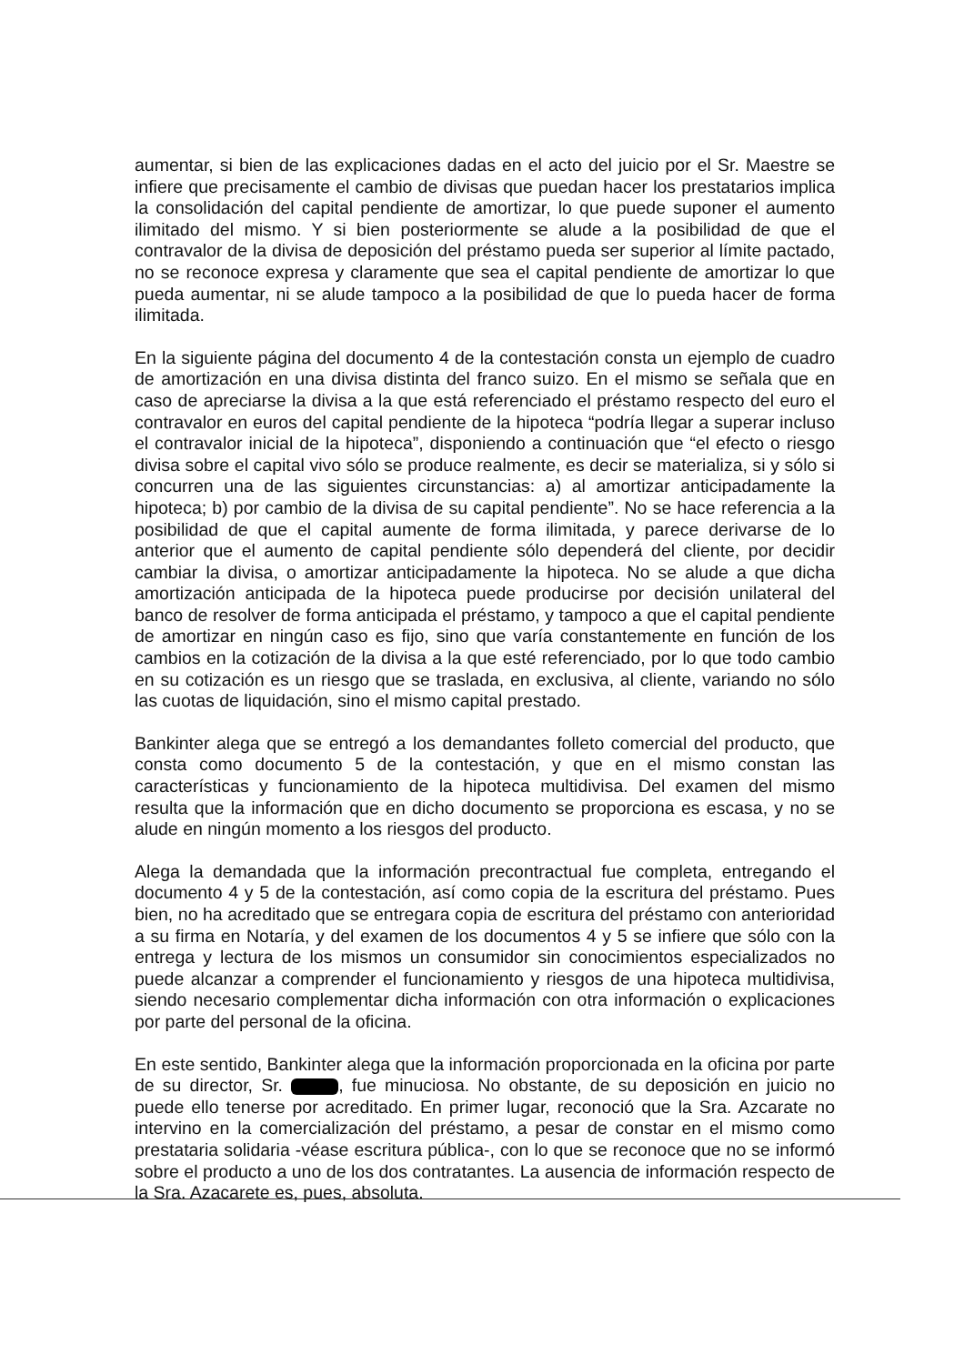aumentar, si bien de las explicaciones dadas en el acto del juicio por el Sr. Maestre se infiere que precisamente el cambio de divisas que puedan hacer los prestatarios implica la consolidación del capital pendiente de amortizar, lo que puede suponer el aumento ilimitado del mismo. Y si bien posteriormente se alude a la posibilidad de que el contravalor de la divisa de deposición del préstamo pueda ser superior al límite pactado, no se reconoce expresa y claramente que sea el capital pendiente de amortizar lo que pueda aumentar, ni se alude tampoco a la posibilidad de que lo pueda hacer de forma ilimitada.
En la siguiente página del documento 4 de la contestación consta un ejemplo de cuadro de amortización en una divisa distinta del franco suizo. En el mismo se señala que en caso de apreciarse la divisa a la que está referenciado el préstamo respecto del euro el contravalor en euros del capital pendiente de la hipoteca “podría llegar a superar incluso el contravalor inicial de la hipoteca”, disponiendo a continuación que “el efecto o riesgo divisa sobre el capital vivo sólo se produce realmente, es decir se materializa, si y sólo si concurren una de las siguientes circunstancias: a) al amortizar anticipadamente la hipoteca; b) por cambio de la divisa de su capital pendiente”. No se hace referencia a la posibilidad de que el capital aumente de forma ilimitada, y parece derivarse de lo anterior que el aumento de capital pendiente sólo dependerá del cliente, por decidir cambiar la divisa, o amortizar anticipadamente la hipoteca. No se alude a que dicha amortización anticipada de la hipoteca puede producirse por decisión unilateral del banco de resolver de forma anticipada el préstamo, y tampoco a que el capital pendiente de amortizar en ningún caso es fijo, sino que varía constantemente en función de los cambios en la cotización de la divisa a la que esté referenciado, por lo que todo cambio en su cotización es un riesgo que se traslada, en exclusiva, al cliente, variando no sólo las cuotas de liquidación, sino el mismo capital prestado.
Bankinter alega que se entregó a los demandantes folleto comercial del producto, que consta como documento 5 de la contestación, y que en el mismo constan las características y funcionamiento de la hipoteca multidivisa. Del examen del mismo resulta que la información que en dicho documento se proporciona es escasa, y no se alude en ningún momento a los riesgos del producto.
Alega la demandada que la información precontractual fue completa, entregando el documento 4 y 5 de la contestación, así como copia de la escritura del préstamo. Pues bien, no ha acreditado que se entregara copia de escritura del préstamo con anterioridad a su firma en Notaría, y del examen de los documentos 4 y 5 se infiere que sólo con la entrega y lectura de los mismos un consumidor sin conocimientos especializados no puede alcanzar a comprender el funcionamiento y riesgos de una hipoteca multidivisa, siendo necesario complementar dicha información con otra información o explicaciones por parte del personal de la oficina.
En este sentido, Bankinter alega que la información proporcionada en la oficina por parte de su director, Sr. , fue minuciosa. No obstante, de su deposición en juicio no puede ello tenerse por acreditado. En primer lugar, reconoció que la Sra. Azcarate no intervino en la comercialización del préstamo, a pesar de constar en el mismo como prestataria solidaria -véase escritura pública-, con lo que se reconoce que no se informó sobre el producto a uno de los dos contratantes. La ausencia de información respecto de la Sra. Azacarete es, pues, absoluta.